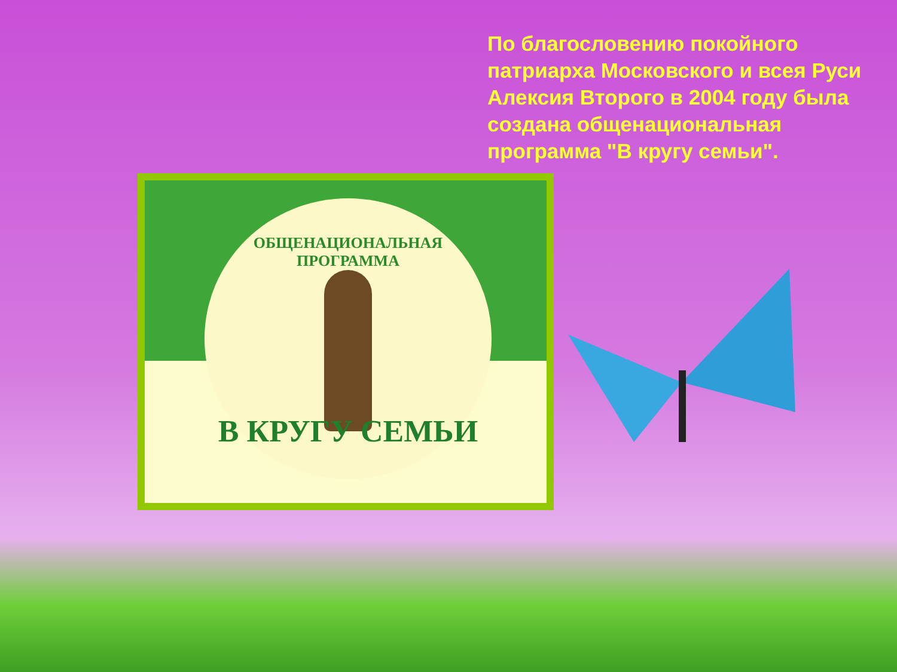По благословению покойного патриарха Московского и всея Руси Алексия Второго в 2004 году была создана общенациональная программа "В кругу семьи".
ОБЩЕНАЦИОНАЛЬНАЯ ПРОГРАММА
В КРУГУ СЕМЬИ